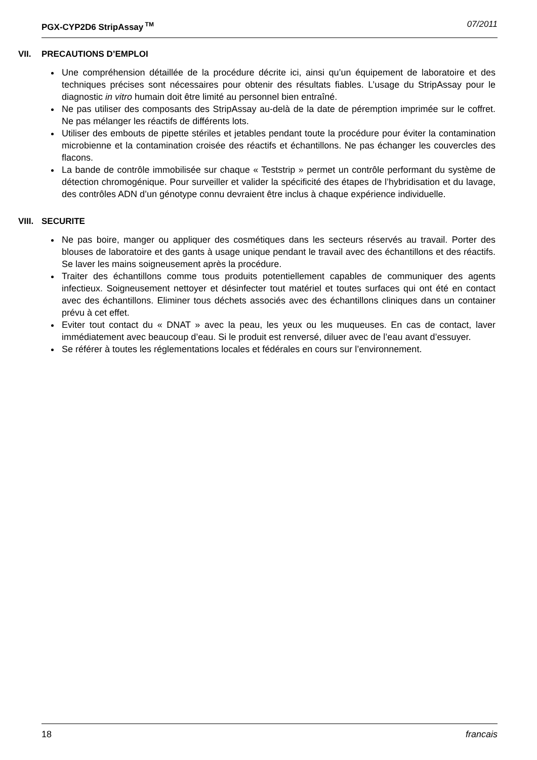PGX-CYP2D6 StripAssay<sup>TM</sup> 07/2011
VII. PRECAUTIONS D’EMPLOI
Une compréhension détaillée de la procédure décrite ici, ainsi qu’un équipement de laboratoire et des techniques précises sont nécessaires pour obtenir des résultats fiables. L’usage du StripAssay pour le diagnostic in vitro humain doit être limité au personnel bien entraîné.
Ne pas utiliser des composants des StripAssay au-delà de la date de péremption imprimée sur le coffret. Ne pas mélanger les réactifs de différents lots.
Utiliser des embouts de pipette stériles et jetables pendant toute la procédure pour éviter la contamination microbienne et la contamination croisée des réactifs et échantillons. Ne pas échanger les couvercles des flacons.
La bande de contrôle immobilisée sur chaque « Teststrip » permet un contrôle performant du système de détection chromogénique. Pour surveiller et valider la spécificité des étapes de l’hybridisation et du lavage, des contrôles ADN d’un génotype connu devraient être inclus à chaque expérience individuelle.
VIII. SECURITE
Ne pas boire, manger ou appliquer des cosmétiques dans les secteurs réservés au travail. Porter des blouses de laboratoire et des gants à usage unique pendant le travail avec des échantillons et des réactifs. Se laver les mains soigneusement après la procédure.
Traiter des échantillons comme tous produits potentiellement capables de communiquer des agents infectieux. Soigneusement nettoyer et désinfecter tout matériel et toutes surfaces qui ont été en contact avec des échantillons. Eliminer tous déchets associés avec des échantillons cliniques dans un container prévu à cet effet.
Eviter tout contact du « DNAT » avec la peau, les yeux ou les muqueuses. En cas de contact, laver immédiatement avec beaucoup d’eau. Si le produit est renversé, diluer avec de l’eau avant d’essuyer.
Se référer à toutes les réglementations locales et fédérales en cours sur l’environnement.
18 francais